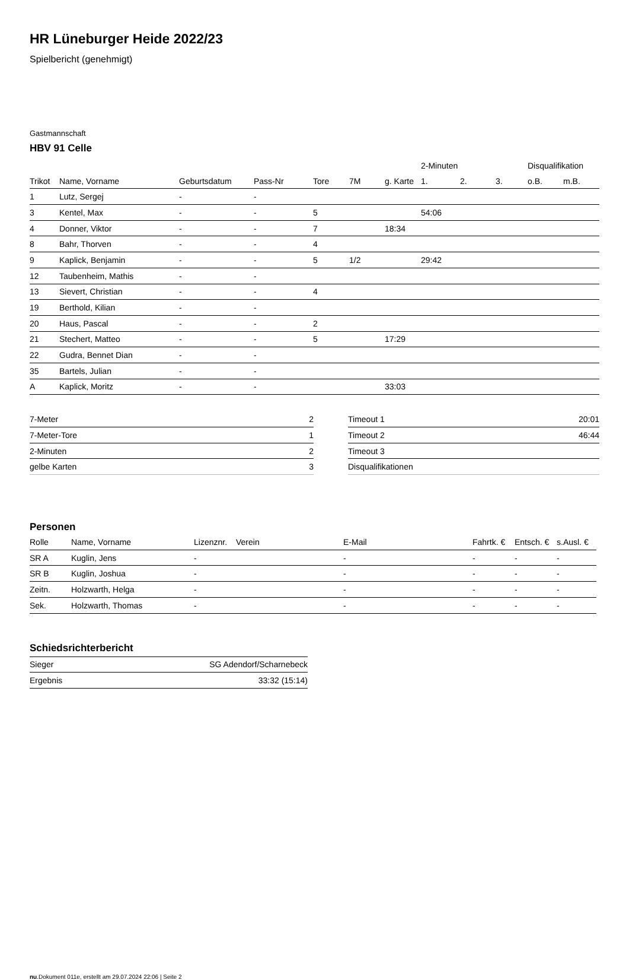HR Lüneburger Heide 2022/23
Spielbericht (genehmigt)
Gastmannschaft
HBV 91 Celle
| | | | | | | | 2-Minuten | | | Disqualifikation | |
| --- | --- | --- | --- | --- | --- | --- | --- | --- | --- | --- | --- |
| Trikot | Name, Vorname | Geburtsdatum | Pass-Nr | Tore | 7M | g. Karte | 1. | 2. | 3. | o.B. | m.B. |
| 1 | Lutz, Sergej | - | - | | | | | | | | |
| 3 | Kentel, Max | - | - | 5 | | | 54:06 | | | | |
| 4 | Donner, Viktor | - | - | 7 | | 18:34 | | | | | |
| 8 | Bahr, Thorven | - | - | 4 | | | | | | | |
| 9 | Kaplick, Benjamin | - | - | 5 | 1/2 | | 29:42 | | | | |
| 12 | Taubenheim, Mathis | - | - | | | | | | | | |
| 13 | Sievert, Christian | - | - | 4 | | | | | | | |
| 19 | Berthold, Kilian | - | - | | | | | | | | |
| 20 | Haus, Pascal | - | - | 2 | | | | | | | |
| 21 | Stechert, Matteo | - | - | 5 | | 17:29 | | | | | |
| 22 | Gudra, Bennet Dian | - | - | | | | | | | | |
| 35 | Bartels, Julian | - | - | | | | | | | | |
| A | Kaplick, Moritz | - | - | | | 33:03 | | | | | |
| 7-Meter | 2 |
| 7-Meter-Tore | 1 |
| 2-Minuten | 2 |
| gelbe Karten | 3 |
| Timeout 1 | 20:01 |
| Timeout 2 | 46:44 |
| Timeout 3 | |
| Disqualifikationen | |
Personen
| Rolle | Name, Vorname | Lizenznr. | Verein | E-Mail | Fahrtk. € | Entsch. € | s.Ausl. € |
| --- | --- | --- | --- | --- | --- | --- | --- |
| SR A | Kuglin, Jens | - | | - | - | - | - |
| SR B | Kuglin, Joshua | - | | - | - | - | - |
| Zeitn. | Holzwarth, Helga | - | | - | - | - | - |
| Sek. | Holzwarth, Thomas | - | | - | - | - | - |
Schiedsrichterbericht
| Sieger | SG Adendorf/Scharnebeck |
| Ergebnis | 33:32 (15:14) |
nu.Dokument 011e, erstellt am 29.07.2024 22:06 | Seite 2